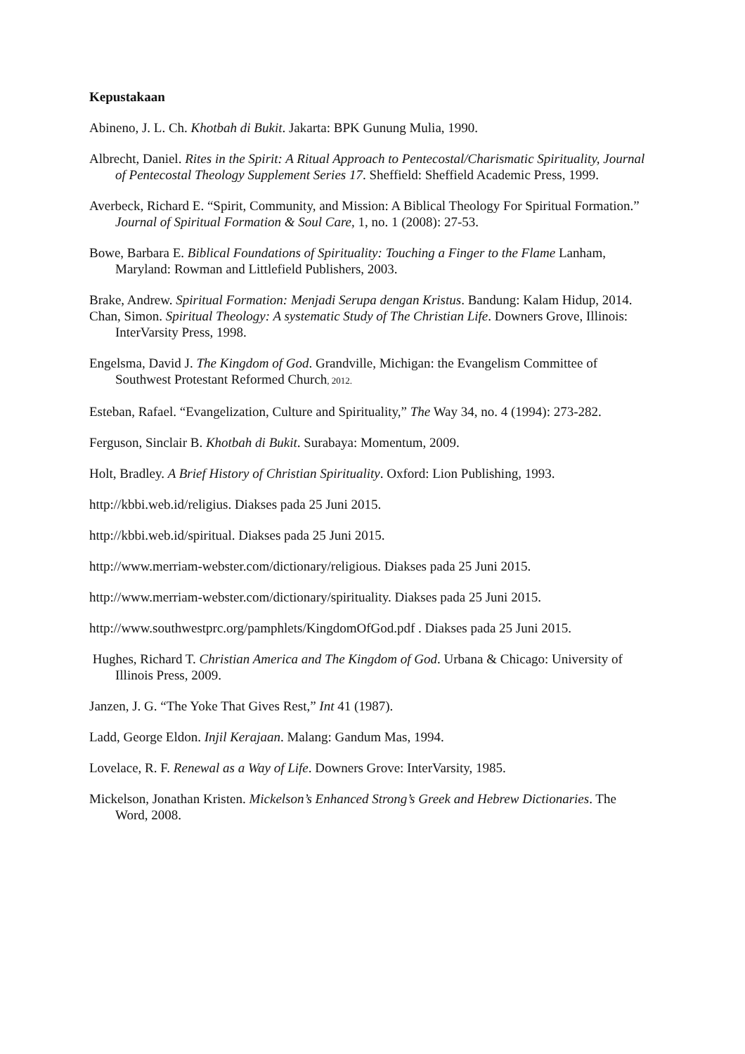Kepustakaan
Abineno, J. L. Ch. Khotbah di Bukit. Jakarta: BPK Gunung Mulia, 1990.
Albrecht, Daniel. Rites in the Spirit: A Ritual Approach to Pentecostal/Charismatic Spirituality, Journal of Pentecostal Theology Supplement Series 17. Sheffield: Sheffield Academic Press, 1999.
Averbeck, Richard E. “Spirit, Community, and Mission: A Biblical Theology For Spiritual Formation.” Journal of Spiritual Formation & Soul Care, 1, no. 1 (2008): 27-53.
Bowe, Barbara E. Biblical Foundations of Spirituality: Touching a Finger to the Flame Lanham, Maryland: Rowman and Littlefield Publishers, 2003.
Brake, Andrew. Spiritual Formation: Menjadi Serupa dengan Kristus. Bandung: Kalam Hidup, 2014.
Chan, Simon. Spiritual Theology: A systematic Study of The Christian Life. Downers Grove, Illinois: InterVarsity Press, 1998.
Engelsma, David J. The Kingdom of God. Grandville, Michigan: the Evangelism Committee of Southwest Protestant Reformed Church, 2012.
Esteban, Rafael. “Evangelization, Culture and Spirituality,” The Way 34, no. 4 (1994): 273-282.
Ferguson, Sinclair B. Khotbah di Bukit. Surabaya: Momentum, 2009.
Holt, Bradley. A Brief History of Christian Spirituality. Oxford: Lion Publishing, 1993.
http://kbbi.web.id/religius. Diakses pada 25 Juni 2015.
http://kbbi.web.id/spiritual. Diakses pada 25 Juni 2015.
http://www.merriam-webster.com/dictionary/religious. Diakses pada 25 Juni 2015.
http://www.merriam-webster.com/dictionary/spirituality. Diakses pada 25 Juni 2015.
http://www.southwestprc.org/pamphlets/KingdomOfGod.pdf . Diakses pada 25 Juni 2015.
Hughes, Richard T. Christian America and The Kingdom of God. Urbana & Chicago: University of Illinois Press, 2009.
Janzen, J. G. “The Yoke That Gives Rest,” Int 41 (1987).
Ladd, George Eldon. Injil Kerajaan. Malang: Gandum Mas, 1994.
Lovelace, R. F. Renewal as a Way of Life. Downers Grove: InterVarsity, 1985.
Mickelson, Jonathan Kristen. Mickelson’s Enhanced Strong’s Greek and Hebrew Dictionaries. The Word, 2008.